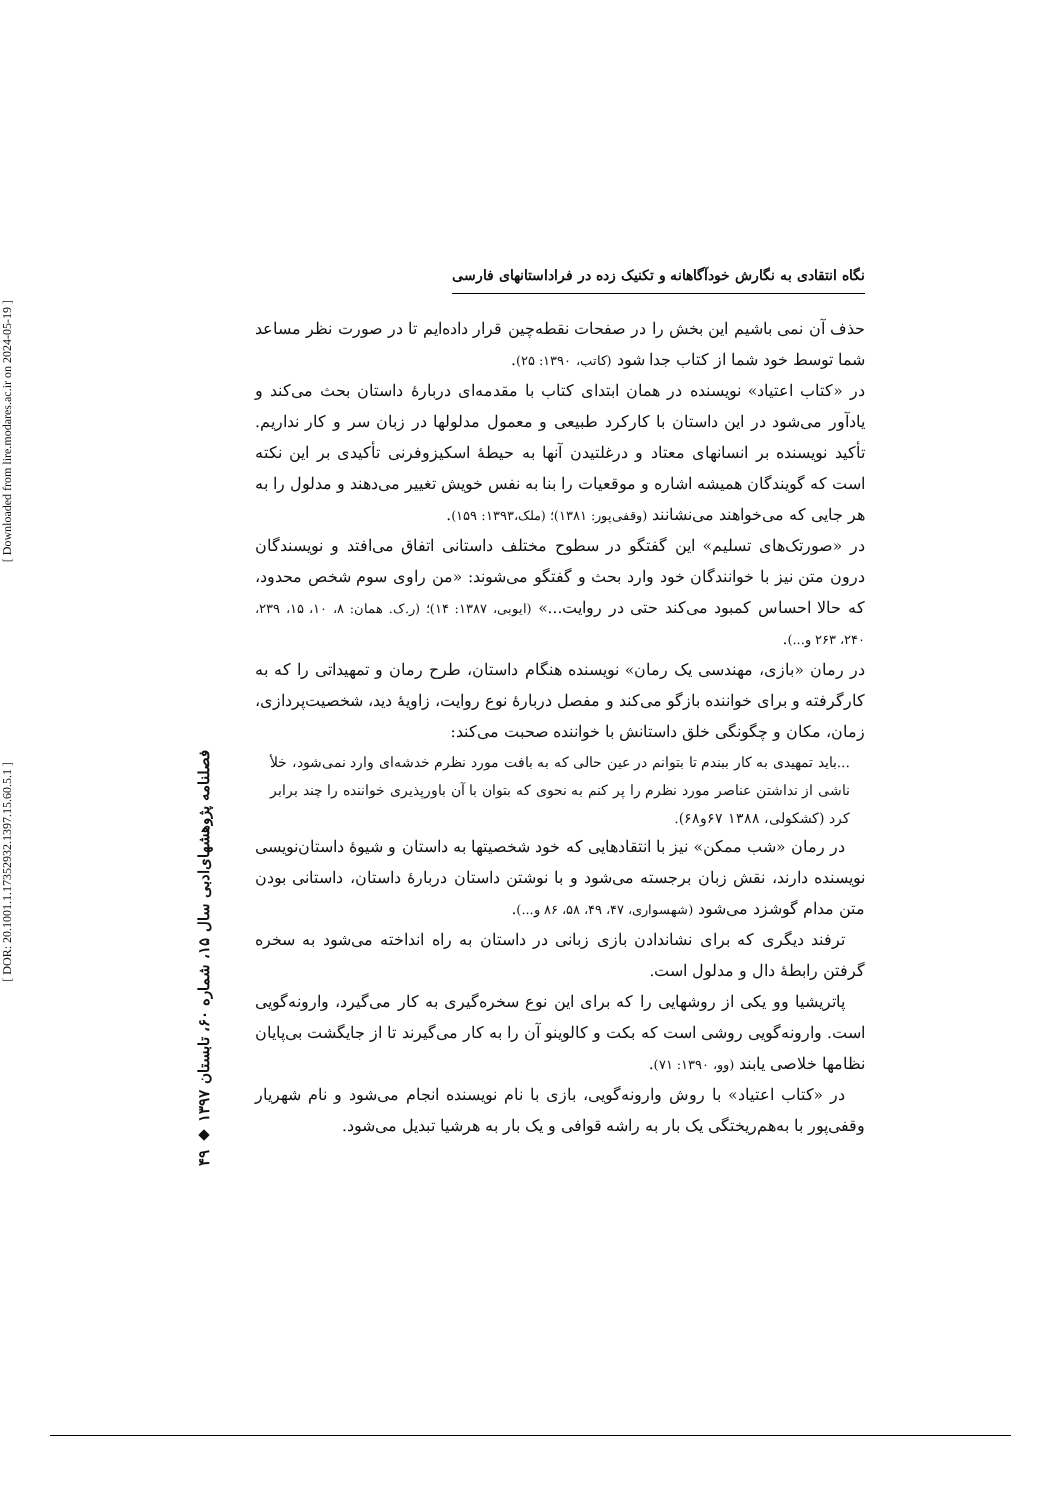[ Downloaded from lire.modares.ac.ir on 2024-05-19 ]
[ DOR: 20.1001.1.17352932.1397.15.60.5.1 ]
۴۹ ◆ فصلنامه پژوهشهای‌ادبی سال ۱۵، شماره ۶۰، تابستان ۱۳۹۷
نگاه انتقادی به نگارش خودآگاهانه و تکنیک زده در فراداستانهای فارسی
حذف آن نمی باشیم این بخش را در صفحات نقطه‌چین قرار داده‌ایم تا در صورت نظر مساعد شما توسط خود شما از کتاب جدا شود (کاتب، ۱۳۹۰: ۲۵).
در «کتاب اعتیاد» نویسنده در همان ابتدای کتاب با مقدمه‌ای دربارهٔ داستان بحث می‌کند و یادآور می‌شود در این داستان با کارکرد طبیعی و معمول مدلولها در زبان سر و کار نداریم. تأکید نویسنده بر انسانهای معتاد و درغلتیدن آنها به حیطهٔ اسکیزوفرنی تأکیدی بر این نکته است که گویندگان همیشه اشاره و موقعیات را بنا به نفس خویش تغییر می‌دهند و مدلول را به هر جایی که می‌خواهند می‌نشانند (وقفی‌پور: ۱۳۸۱)؛ (ملک،۱۳۹۳: ۱۵۹).
در «صورتک‌های تسلیم» این گفتگو در سطوح مختلف داستانی اتفاق می‌افتد و نویسندگان درون متن نیز با خوانندگان خود وارد بحث و گفتگو می‌شوند: «من راوی سوم شخص محدود، که حالا احساس کمبود می‌کند حتی در روایت...» (ایوبی، ۱۳۸۷: ۱۴)؛ (ر.ک. همان: ۸، ۱۰، ۱۵، ۲۳۹، ۲۴۰، ۲۶۳ و...).
در رمان «بازی، مهندسی یک رمان» نویسنده هنگام داستان، طرح رمان و تمهیداتی را که به کارگرفته و برای خواننده بازگو می‌کند و مفصل دربارهٔ نوع روایت، زاویهٔ دید، شخصیت‌پردازی، زمان، مکان و چگونگی خلق داستانش با خواننده صحبت می‌کند:
...باید تمهیدی به کار ببندم تا بتوانم در عین حالی که به بافت مورد نظرم خدشه‌ای وارد نمی‌شود، خلأ ناشی از نداشتن عناصر مورد نظرم را پر کنم به نحوی که بتوان با آن باورپذیری خواننده را چند برابر کرد (کشکولی، ۱۳۸۸ ۶۷و۶۸).
در رمان «شب ممکن» نیز با انتقادهایی که خود شخصیتها به داستان و شیوهٔ داستان‌نویسی نویسنده دارند، نقش زبان برجسته می‌شود و با نوشتن داستان دربارهٔ داستان، داستانی بودن متن مدام گوشزد می‌شود (شهسواری، ۴۷، ۴۹، ۵۸، ۸۶ و...).
ترفند دیگری که برای نشاندادن بازی زبانی در داستان به راه انداخته می‌شود به سخره گرفتن رابطهٔ دال و مدلول است.
پاتریشیا وو یکی از روشهایی را که برای این نوع سخره‌گیری به کار می‌گیرد، وارونه‌گویی است. وارونه‌گویی روشی است که بکت و کالوینو آن را به کار می‌گیرند تا از جایگشت بی‌پایان نظامها خلاصی یابند (وو، ۱۳۹۰: ۷۱).
در «کتاب اعتیاد» با روش وارونه‌گویی، بازی با نام نویسنده انجام می‌شود و نام شهریار وقفی‌پور با به‌هم‌ریختگی یک بار به راشه قوافی و یک بار به هرشیا تبدیل می‌شود.